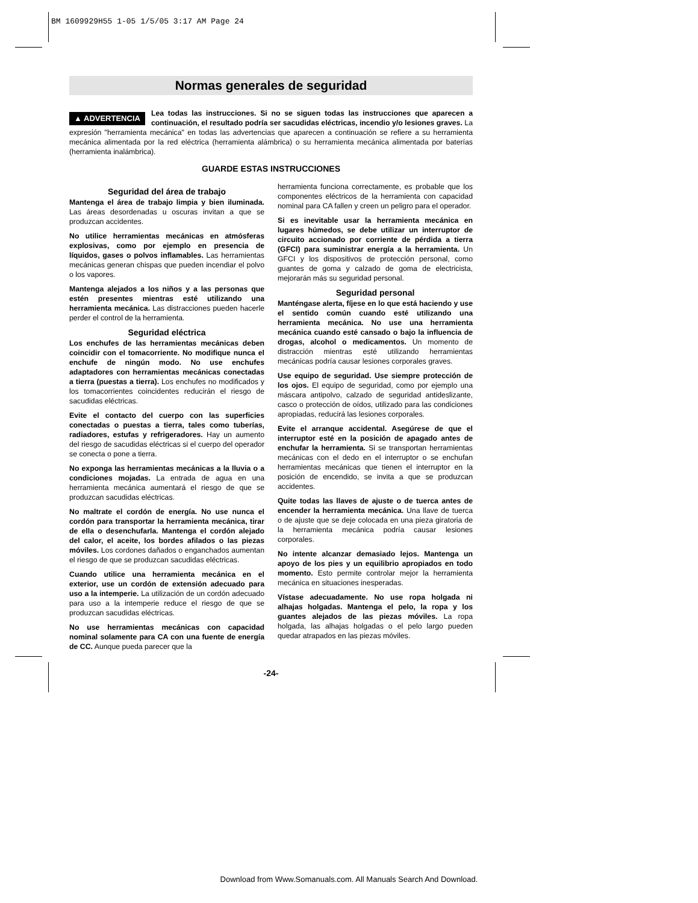BM 1609929H55 1-05 1/5/05 3:17 AM Page 24
Normas generales de seguridad
▲ ADVERTENCIA Lea todas las instrucciones. Si no se siguen todas las instrucciones que aparecen a continuación, el resultado podría ser sacudidas eléctricas, incendio y/o lesiones graves. La expresión "herramienta mecánica" en todas las advertencias que aparecen a continuación se refiere a su herramienta mecánica alimentada por la red eléctrica (herramienta alámbrica) o su herramienta mecánica alimentada por baterías (herramienta inalámbrica).
GUARDE ESTAS INSTRUCCIONES
Seguridad del área de trabajo
Mantenga el área de trabajo limpia y bien iluminada. Las áreas desordenadas u oscuras invitan a que se produzcan accidentes.
No utilice herramientas mecánicas en atmósferas explosivas, como por ejemplo en presencia de líquidos, gases o polvos inflamables. Las herramientas mecánicas generan chispas que pueden incendiar el polvo o los vapores.
Mantenga alejados a los niños y a las personas que estén presentes mientras esté utilizando una herramienta mecánica. Las distracciones pueden hacerle perder el control de la herramienta.
Seguridad eléctrica
Los enchufes de las herramientas mecánicas deben coincidir con el tomacorriente. No modifique nunca el enchufe de ningún modo. No use enchufes adaptadores con herramientas mecánicas conectadas a tierra (puestas a tierra). Los enchufes no modificados y los tomacorrientes coincidentes reducirán el riesgo de sacudidas eléctricas.
Evite el contacto del cuerpo con las superficies conectadas o puestas a tierra, tales como tuberías, radiadores, estufas y refrigeradores. Hay un aumento del riesgo de sacudidas eléctricas si el cuerpo del operador se conecta o pone a tierra.
No exponga las herramientas mecánicas a la lluvia o a condiciones mojadas. La entrada de agua en una herramienta mecánica aumentará el riesgo de que se produzcan sacudidas eléctricas.
No maltrate el cordón de energía. No use nunca el cordón para transportar la herramienta mecánica, tirar de ella o desenchufarla. Mantenga el cordón alejado del calor, el aceite, los bordes afilados o las piezas móviles. Los cordones dañados o enganchados aumentan el riesgo de que se produzcan sacudidas eléctricas.
Cuando utilice una herramienta mecánica en el exterior, use un cordón de extensión adecuado para uso a la intemperie. La utilización de un cordón adecuado para uso a la intemperie reduce el riesgo de que se produzcan sacudidas eléctricas.
No use herramientas mecánicas con capacidad nominal solamente para CA con una fuente de energía de CC. Aunque pueda parecer que la
herramienta funciona correctamente, es probable que los componentes eléctricos de la herramienta con capacidad nominal para CA fallen y creen un peligro para el operador.
Si es inevitable usar la herramienta mecánica en lugares húmedos, se debe utilizar un interruptor de circuito accionado por corriente de pérdida a tierra (GFCI) para suministrar energía a la herramienta. Un GFCI y los dispositivos de protección personal, como guantes de goma y calzado de goma de electricista, mejorarán más su seguridad personal.
Seguridad personal
Manténgase alerta, fíjese en lo que está haciendo y use el sentido común cuando esté utilizando una herramienta mecánica. No use una herramienta mecánica cuando esté cansado o bajo la influencia de drogas, alcohol o medicamentos. Un momento de distracción mientras esté utilizando herramientas mecánicas podría causar lesiones corporales graves.
Use equipo de seguridad. Use siempre protección de los ojos. El equipo de seguridad, como por ejemplo una máscara antipolvo, calzado de seguridad antideslizante, casco o protección de oídos, utilizado para las condiciones apropiadas, reducirá las lesiones corporales.
Evite el arranque accidental. Asegúrese de que el interruptor esté en la posición de apagado antes de enchufar la herramienta. Si se transportan herramientas mecánicas con el dedo en el interruptor o se enchufan herramientas mecánicas que tienen el interruptor en la posición de encendido, se invita a que se produzcan accidentes.
Quite todas las llaves de ajuste o de tuerca antes de encender la herramienta mecánica. Una llave de tuerca o de ajuste que se deje colocada en una pieza giratoria de la herramienta mecánica podría causar lesiones corporales.
No intente alcanzar demasiado lejos. Mantenga un apoyo de los pies y un equilibrio apropiados en todo momento. Esto permite controlar mejor la herramienta mecánica en situaciones inesperadas.
Vístase adecuadamente. No use ropa holgada ni alhajas holgadas. Mantenga el pelo, la ropa y los guantes alejados de las piezas móviles. La ropa holgada, las alhajas holgadas o el pelo largo pueden quedar atrapados en las piezas móviles.
-24-
Download from Www.Somanuals.com. All Manuals Search And Download.